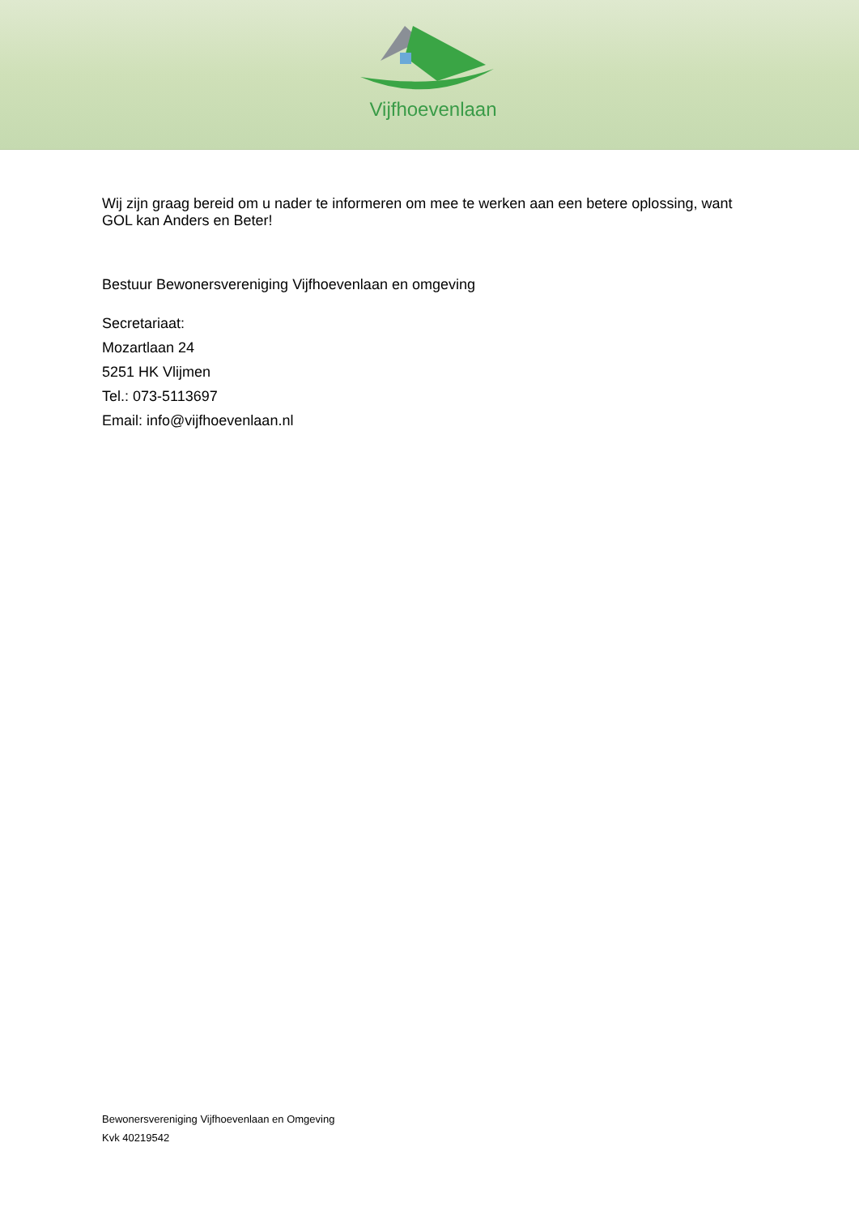Vijfhoevenlaan
Wij zijn graag bereid om u nader te informeren om mee te werken aan een betere oplossing, want GOL kan Anders en Beter!
Bestuur Bewonersvereniging Vijfhoevenlaan en omgeving
Secretariaat:
Mozartlaan 24
5251 HK Vlijmen
Tel.: 073-5113697
Email: info@vijfhoevenlaan.nl
Bewonersvereniging Vijfhoevenlaan en Omgeving
Kvk 40219542